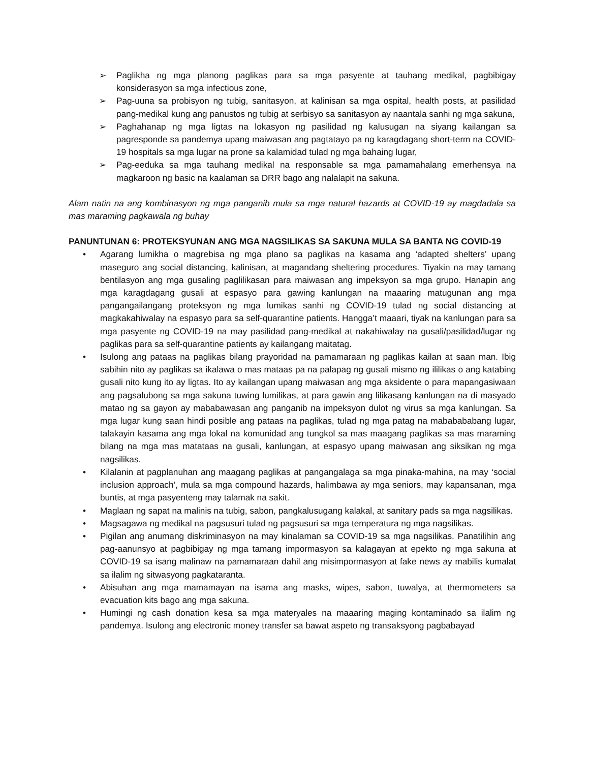➢ Paglikha ng mga planong paglikas para sa mga pasyente at tauhang medikal, pagbibigay konsiderasyon sa mga infectious zone,
➢ Pag-uuna sa probisyon ng tubig, sanitasyon, at kalinisan sa mga ospital, health posts, at pasilidad pang-medikal kung ang panustos ng tubig at serbisyo sa sanitasyon ay naantala sanhi ng mga sakuna,
➢ Paghahanap ng mga ligtas na lokasyon ng pasilidad ng kalusugan na siyang kailangan sa pagresponde sa pandemya upang maiwasan ang pagtatayo pa ng karagdagang short-term na COVID-19 hospitals sa mga lugar na prone sa kalamidad tulad ng mga bahaing lugar,
➢ Pag-eeduka sa mga tauhang medikal na responsable sa mga pamamahalang emerhensya na magkaroon ng basic na kaalaman sa DRR bago ang nalalapit na sakuna.
Alam natin na ang kombinasyon ng mga panganib mula sa mga natural hazards at COVID-19 ay magdadala sa mas maraming pagkawala ng buhay
PANUNTUNAN 6: PROTEKSYUNAN ANG MGA NAGSILIKAS SA SAKUNA MULA SA BANTA NG COVID-19
• Agarang lumikha o magrebisa ng mga plano sa paglikas na kasama ang ‘adapted shelters’ upang maseguro ang social distancing, kalinisan, at magandang sheltering procedures. Tiyakin na may tamang bentilasyon ang mga gusaling paglilikasan para maiwasan ang impeksyon sa mga grupo. Hanapin ang mga karagdagang gusali at espasyo para gawing kanlungan na maaaring matugunan ang mga pangangailangang proteksyon ng mga lumikas sanhi ng COVID-19 tulad ng social distancing at magkakahiwalay na espasyo para sa self-quarantine patients. Hangga’t maaari, tiyak na kanlungan para sa mga pasyente ng COVID-19 na may pasilidad pang-medikal at nakahiwalay na gusali/pasilidad/lugar ng paglikas para sa self-quarantine patients ay kailangang maitatag.
• Isulong ang pataas na paglikas bilang prayoridad na pamamaraan ng paglikas kailan at saan man. Ibig sabihin nito ay paglikas sa ikalawa o mas mataas pa na palapag ng gusali mismo ng ililikas o ang katabing gusali nito kung ito ay ligtas. Ito ay kailangan upang maiwasan ang mga aksidente o para mapangasiwaan ang pagsalubong sa mga sakuna tuwing lumilikas, at para gawin ang lilikasang kanlungan na di masyado matao ng sa gayon ay mababawasan ang panganib na impeksyon dulot ng virus sa mga kanlungan. Sa mga lugar kung saan hindi posible ang pataas na paglikas, tulad ng mga patag na mababababang lugar, talakayin kasama ang mga lokal na komunidad ang tungkol sa mas maagang paglikas sa mas maraming bilang na mga mas matataas na gusali, kanlungan, at espasyo upang maiwasan ang siksikan ng mga nagsilikas.
• Kilalanin at pagplanuhan ang maagang paglikas at pangangalaga sa mga pinaka-mahina, na may ‘social inclusion approach’, mula sa mga compound hazards, halimbawa ay mga seniors, may kapansanan, mga buntis, at mga pasyenteng may talamak na sakit.
• Maglaan ng sapat na malinis na tubig, sabon, pangkalusugang kalakal, at sanitary pads sa mga nagsilikas.
• Magsagawa ng medikal na pagsusuri tulad ng pagsusuri sa mga temperatura ng mga nagsilikas.
• Pigilan ang anumang diskriminasyon na may kinalaman sa COVID-19 sa mga nagsilikas. Panatilihin ang pag-aanunsyo at pagbibigay ng mga tamang impormasyon sa kalagayan at epekto ng mga sakuna at COVID-19 sa isang malinaw na pamamaraan dahil ang misimpormasyon at fake news ay mabilis kumalat sa ilalim ng sitwasyong pagkataranta.
• Abisuhan ang mga mamamayan na isama ang masks, wipes, sabon, tuwalya, at thermometers sa evacuation kits bago ang mga sakuna.
• Humingi ng cash donation kesa sa mga materyales na maaaring maging kontaminado sa ilalim ng pandemya. Isulong ang electronic money transfer sa bawat aspeto ng transaksyong pagbabayad